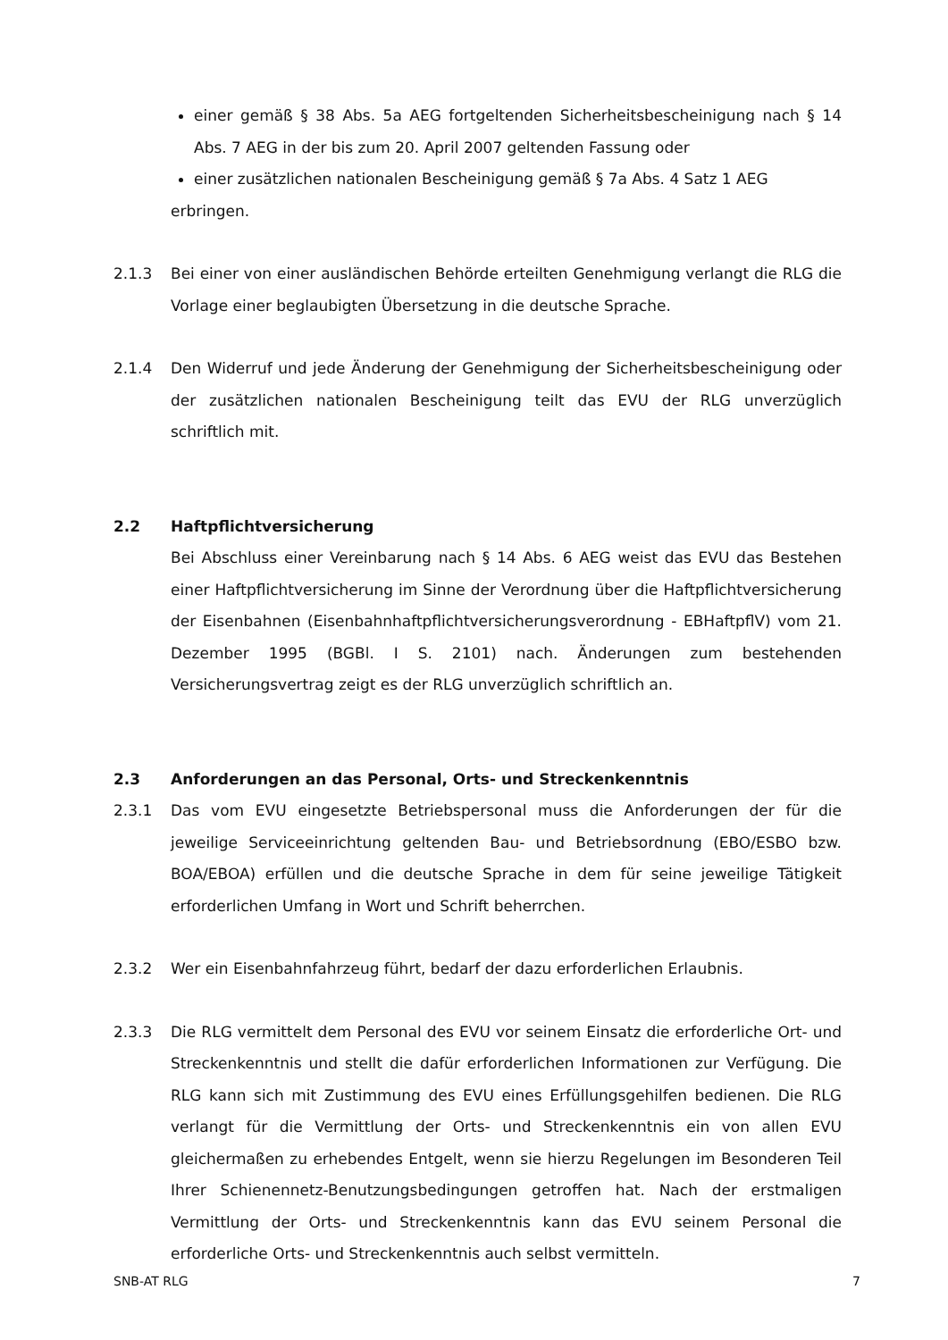einer gemäß § 38 Abs. 5a AEG fortgeltenden Sicherheitsbescheinigung nach § 14 Abs. 7 AEG in der bis zum 20. April 2007 geltenden Fassung oder
einer zusätzlichen nationalen Bescheinigung gemäß § 7a Abs. 4 Satz 1 AEG
erbringen.
2.1.3 Bei einer von einer ausländischen Behörde erteilten Genehmigung verlangt die RLG die Vorlage einer beglaubigten Übersetzung in die deutsche Sprache.
2.1.4 Den Widerruf und jede Änderung der Genehmigung der Sicherheitsbescheinigung oder der zusätzlichen nationalen Bescheinigung teilt das EVU der RLG unverzüglich schriftlich mit.
2.2 Haftpflichtversicherung
Bei Abschluss einer Vereinbarung nach § 14 Abs. 6 AEG weist das EVU das Bestehen einer Haftpflichtversicherung im Sinne der Verordnung über die Haftpflichtversicherung der Eisenbahnen (Eisenbahnhaftpflichtversicherungsverordnung - EBHaftpflV) vom 21. Dezember 1995 (BGBl. I S. 2101) nach. Änderungen zum bestehenden Versicherungsvertrag zeigt es der RLG unverzüglich schriftlich an.
2.3 Anforderungen an das Personal, Orts- und Streckenkenntnis
2.3.1 Das vom EVU eingesetzte Betriebspersonal muss die Anforderungen der für die jeweilige Serviceeinrichtung geltenden Bau- und Betriebsordnung (EBO/ESBO bzw. BOA/EBOA) erfüllen und die deutsche Sprache in dem für seine jeweilige Tätigkeit erforderlichen Umfang in Wort und Schrift beherrchen.
2.3.2 Wer ein Eisenbahnfahrzeug führt, bedarf der dazu erforderlichen Erlaubnis.
2.3.3 Die RLG vermittelt dem Personal des EVU vor seinem Einsatz die erforderliche Ort- und Streckenkenntnis und stellt die dafür erforderlichen Informationen zur Verfügung. Die RLG kann sich mit Zustimmung des EVU eines Erfüllungsgehilfen bedienen. Die RLG verlangt für die Vermittlung der Orts- und Streckenkenntnis ein von allen EVU gleichermaßen zu erhebendes Entgelt, wenn sie hierzu Regelungen im Besonderen Teil Ihrer Schienennetz-Benutzungsbedingungen getroffen hat. Nach der erstmaligen Vermittlung der Orts- und Streckenkenntnis kann das EVU seinem Personal die erforderliche Orts- und Streckenkenntnis auch selbst vermitteln.
SNB-AT RLG 7